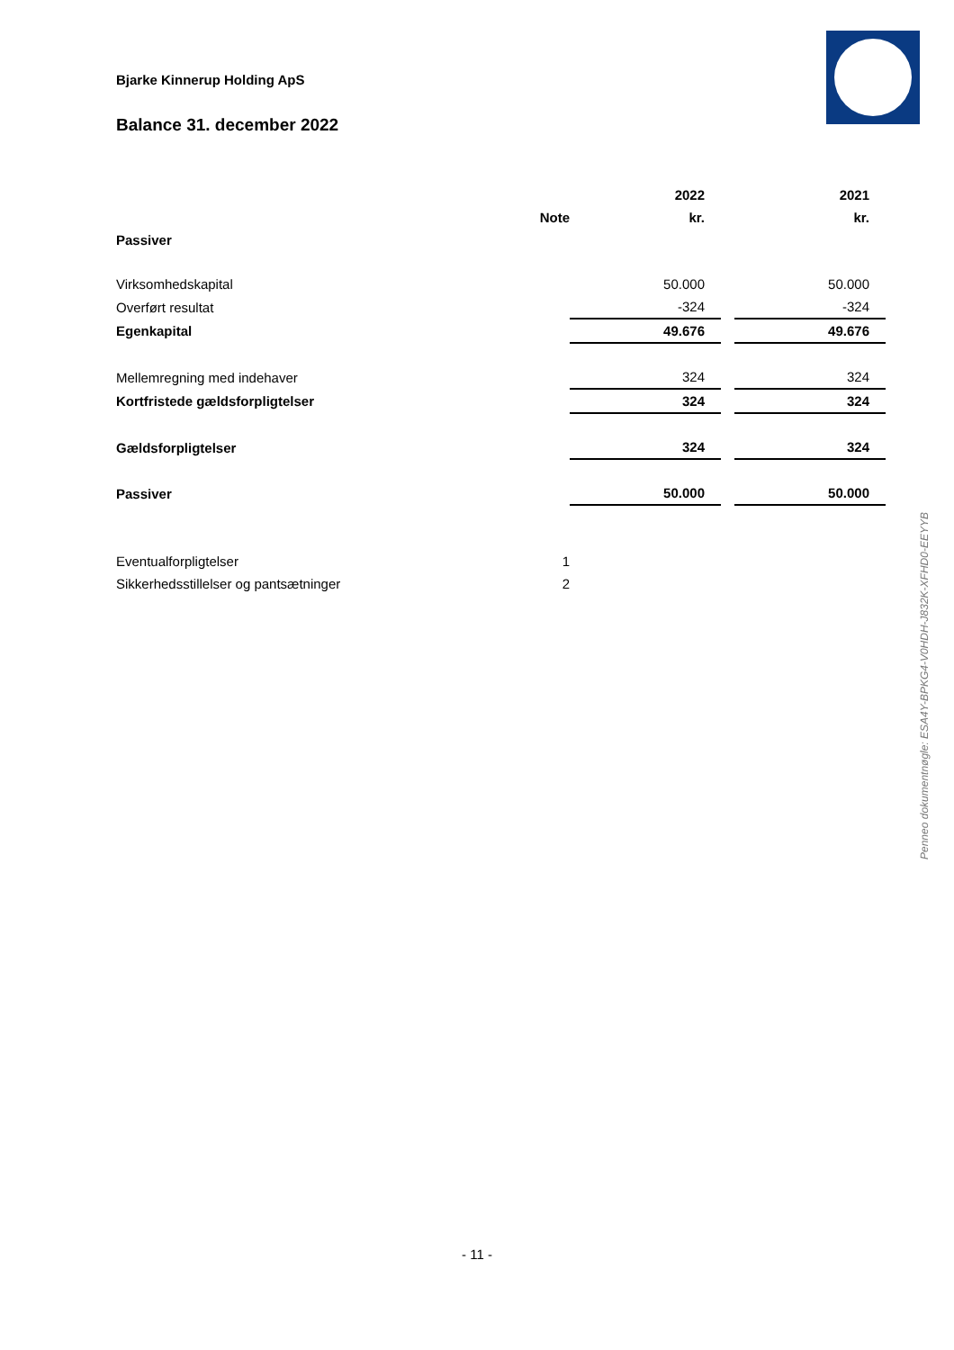Bjarke Kinnerup Holding ApS
Balance 31. december 2022
| | | 2022 | | 2021 |
| | Note | kr. | | kr. |
| Passiver | | | | |
| Virksomhedskapital | | 50.000 | | 50.000 |
| Overført resultat | | -324 | | -324 |
| Egenkapital | | 49.676 | | 49.676 |
| Mellemregning med indehaver | | 324 | | 324 |
| Kortfristede gældsforpligtelser | | 324 | | 324 |
| Gældsforpligtelser | | 324 | | 324 |
| Passiver | | 50.000 | | 50.000 |
| Eventualforpligtelser | 1 | | | |
| Sikkerhedsstillelser og pantsætninger | 2 | | | |
Penneo dokumentnøgle: ESA4Y-BPKG4-V0HDH-J832K-XFHD0-EEYYB
- 11 -